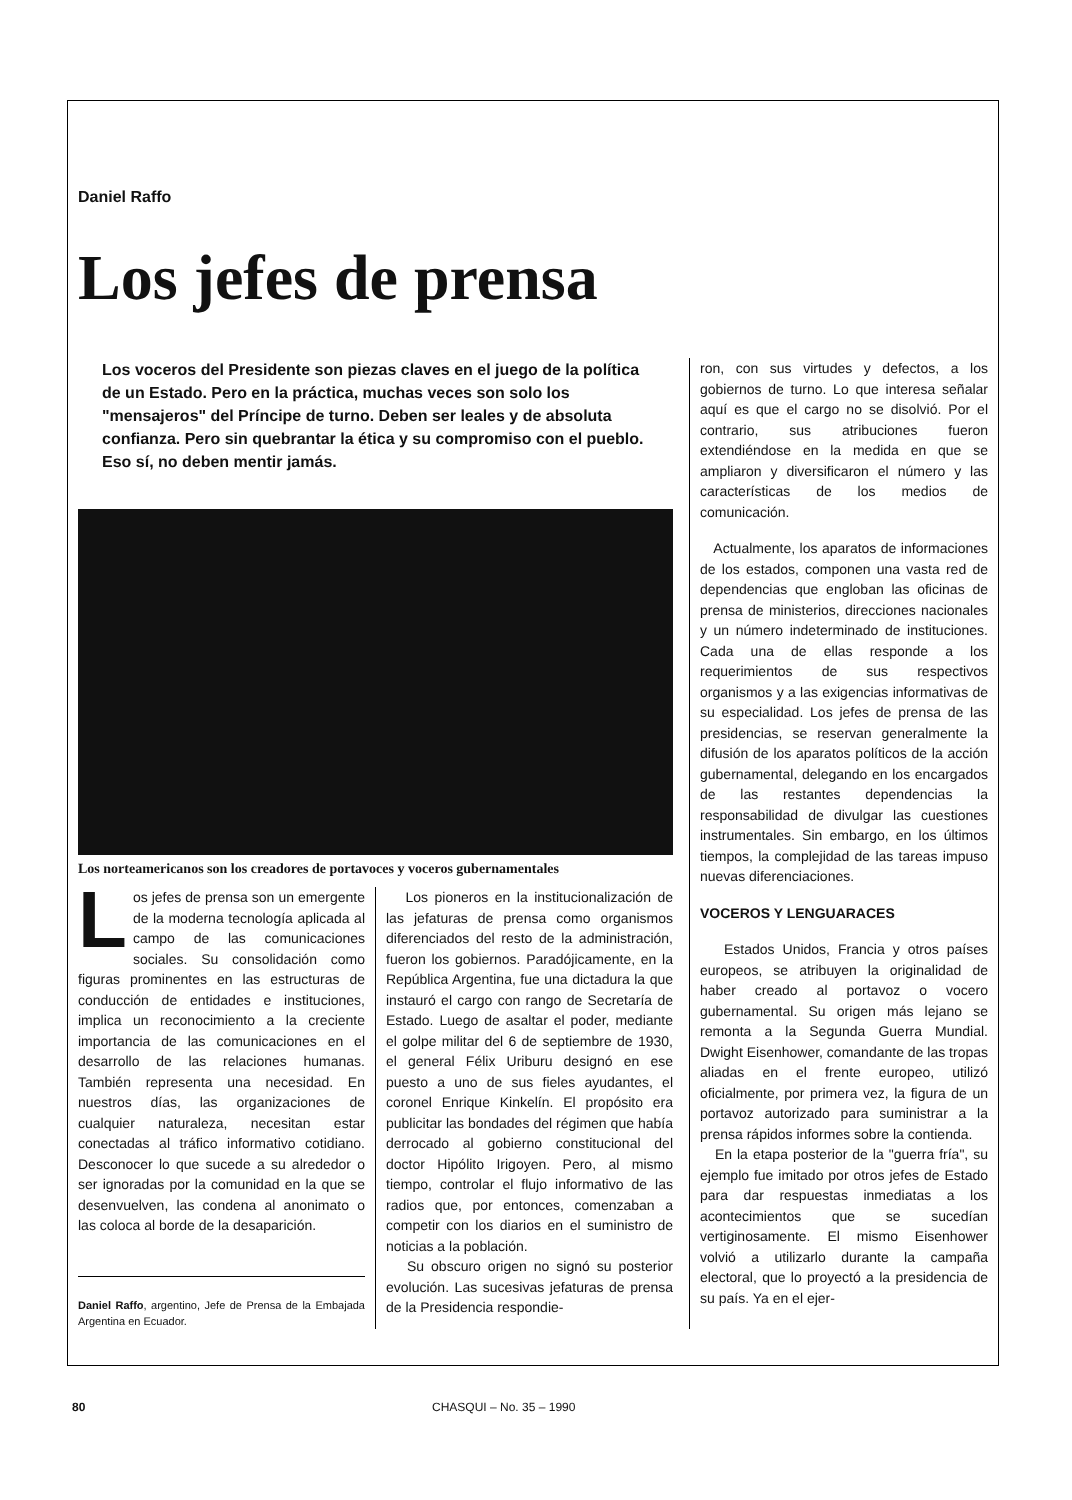Daniel Raffo
Los jefes de prensa
Los voceros del Presidente son piezas claves en el juego de la política de un Estado. Pero en la práctica, muchas veces son solo los "mensajeros" del Príncipe de turno. Deben ser leales y de absoluta confianza. Pero sin quebrantar la ética y su compromiso con el pueblo. Eso sí, no deben mentir jamás.
Los norteamericanos son los creadores de portavoces y voceros gubernamentales
Los jefes de prensa son un emergente de la moderna tecnología aplicada al campo de las comunicaciones sociales. Su consolidación como figuras prominentes en las estructuras de conducción de entidades e instituciones, implica un reconocimiento a la creciente importancia de las comunicaciones en el desarrollo de las relaciones humanas. También representa una necesidad. En nuestros días, las organizaciones de cualquier naturaleza, necesitan estar conectadas al tráfico informativo cotidiano. Desconocer lo que sucede a su alrededor o ser ignoradas por la comunidad en la que se desenvuelven, las condena al anonimato o las coloca al borde de la desaparición.
Daniel Raffo, argentino, Jefe de Prensa de la Embajada Argentina en Ecuador.
Los pioneros en la institucionalización de las jefaturas de prensa como organismos diferenciados del resto de la administración, fueron los gobiernos. Paradójicamente, en la República Argentina, fue una dictadura la que instauró el cargo con rango de Secretaría de Estado. Luego de asaltar el poder, mediante el golpe militar del 6 de septiembre de 1930, el general Félix Uriburu designó en ese puesto a uno de sus fieles ayudantes, el coronel Enrique Kinkelín. El propósito era publicitar las bondades del régimen que había derrocado al gobierno constitucional del doctor Hipólito Irigoyen. Pero, al mismo tiempo, controlar el flujo informativo de las radios que, por entonces, comenzaban a competir con los diarios en el suministro de noticias a la población.
Su obscuro origen no signó su posterior evolución. Las sucesivas jefaturas de prensa de la Presidencia respondie-
ron, con sus virtudes y defectos, a los gobiernos de turno. Lo que interesa señalar aquí es que el cargo no se disolvió. Por el contrario, sus atribuciones fueron extendiéndose en la medida en que se ampliaron y diversificaron el número y las características de los medios de comunicación.
Actualmente, los aparatos de informaciones de los estados, componen una vasta red de dependencias que engloban las oficinas de prensa de ministerios, direcciones nacionales y un número indeterminado de instituciones. Cada una de ellas responde a los requerimientos de sus respectivos organismos y a las exigencias informativas de su especialidad. Los jefes de prensa de las presidencias, se reservan generalmente la difusión de los aparatos políticos de la acción gubernamental, delegando en los encargados de las restantes dependencias la responsabilidad de divulgar las cuestiones instrumentales. Sin embargo, en los últimos tiempos, la complejidad de las tareas impuso nuevas diferenciaciones.
VOCEROS Y LENGUARACES
Estados Unidos, Francia y otros países europeos, se atribuyen la originalidad de haber creado al portavoz o vocero gubernamental. Su origen más lejano se remonta a la Segunda Guerra Mundial. Dwight Eisenhower, comandante de las tropas aliadas en el frente europeo, utilizó oficialmente, por primera vez, la figura de un portavoz autorizado para suministrar a la prensa rápidos informes sobre la contienda.
En la etapa posterior de la "guerra fría", su ejemplo fue imitado por otros jefes de Estado para dar respuestas inmediatas a los acontecimientos que se sucedían vertiginosamente. El mismo Eisenhower volvió a utilizarlo durante la campaña electoral, que lo proyectó a la presidencia de su país. Ya en el ejer-
80 CHASQUI – No. 35 – 1990